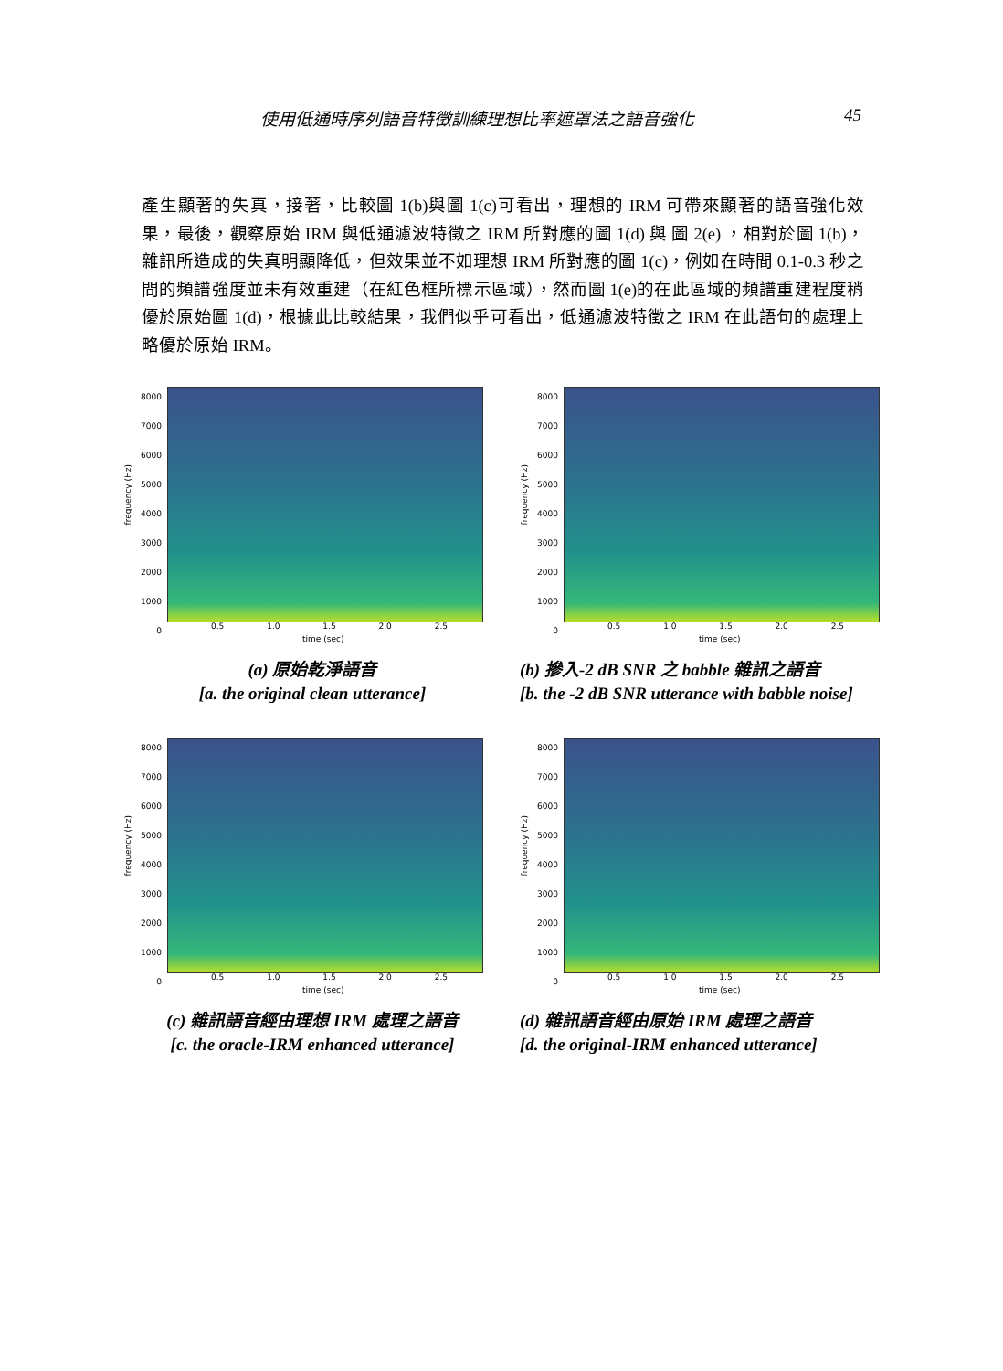使用低通時序列語音特徵訓練理想比率遮罩法之語音強化 45
產生顯著的失真，接著，比較圖 1(b)與圖 1(c)可看出，理想的 IRM 可帶來顯著的語音強化效果，最後，觀察原始 IRM 與低通濾波特徵之 IRM 所對應的圖 1(d) 與 圖 2(e) ，相對於圖 1(b)，雜訊所造成的失真明顯降低，但效果並不如理想 IRM 所對應的圖 1(c)，例如在時間 0.1-0.3 秒之間的頻譜強度並未有效重建（在紅色框所標示區域），然而圖 1(e)的在此區域的頻譜重建程度稍優於原始圖 1(d)，根據此比較結果，我們似乎可看出，低通濾波特徵之 IRM 在此語句的處理上略優於原始 IRM。
frequency (Hz)
8000
7000
6000
5000
4000
3000
2000
1000
0
0.5 1.0 1.5 2.0 2.5
time (sec)
(a) 原始乾淨語音
[a. the original clean utterance]
frequency (Hz)
8000
7000
6000
5000
4000
3000
2000
1000
0
0.5 1.0 1.5 2.0 2.5
time (sec)
(b) 摻入-2 dB SNR 之 babble 雜訊之語音
[b. the -2 dB SNR utterance with babble noise]
frequency (Hz)
8000
7000
6000
5000
4000
3000
2000
1000
0
0.5 1.0 1.5 2.0 2.5
time (sec)
(c) 雜訊語音經由理想 IRM 處理之語音
[c. the oracle-IRM enhanced utterance]
frequency (Hz)
8000
7000
6000
5000
4000
3000
2000
1000
0
0.5 1.0 1.5 2.0 2.5
time (sec)
(d) 雜訊語音經由原始 IRM 處理之語音
[d. the original-IRM enhanced utterance]